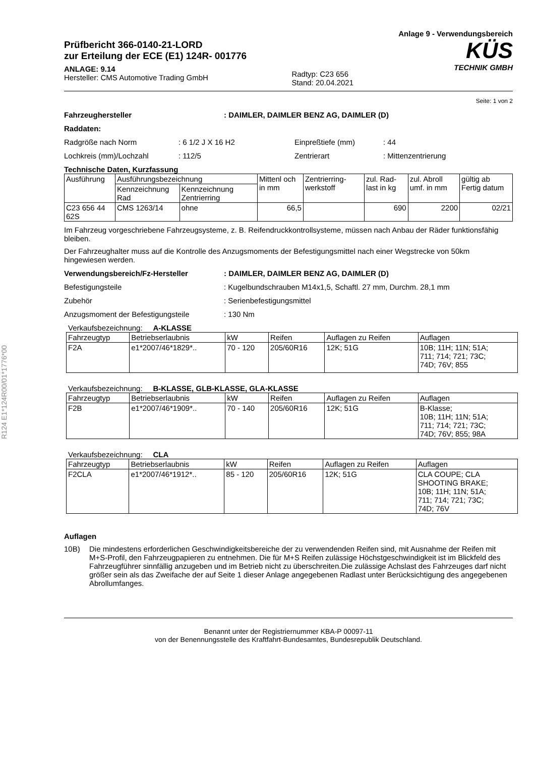R124 E1*124R00/01*1776*00
Prüfbericht 366-0140-21-LORD
zur Erteilung der ECE (E1) 124R- 001776
ANLAGE: 9.14
Hersteller: CMS Automotive Trading GmbH
Radtyp: C23 656
Stand: 20.04.2021
Anlage 9 - Verwendungsbereich
KÜS
TECHNIK GMBH
Seite: 1 von 2
Fahrzeughersteller: DAIMLER, DAIMLER BENZ AG, DAIMLER (D)
Raddaten:
Radgröße nach Norm: 6 1/2 J X 16 H2 Einpreßtiefe (mm): 44
Lochkreis (mm)/Lochzahl: 112/5 Zentrierart: Mittenzentrierung
Technische Daten, Kurzfassung
| Ausführung | Ausführungsbezeichnung | | Mittenl och in mm | Zentrierring-werkstoff | zul. Rad-last in kg | zul. Abroll umf. in mm | gültig ab Fertig datum |
| --- | --- | --- | --- | --- | --- | --- | --- |
| | Kennzeichnung Rad | Kennzeichnung Zentrierring | | | | | |
| C23 656 44 62S | CMS 1263/14 | ohne | 66,5 | | 690 | 2200 | 02/21 |
Im Fahrzeug vorgeschriebene Fahrzeugsysteme, z. B. Reifendruckkontrollsysteme, müssen nach Anbau der Räder funktionsfähig bleiben.
Der Fahrzeughalter muss auf die Kontrolle des Anzugsmoments der Befestigungsmittel nach einer Wegstrecke von 50km hingewiesen werden.
Verwendungsbereich/Fz-Hersteller: DAIMLER, DAIMLER BENZ AG, DAIMLER (D)
Befestigungsteile: Kugelbundschrauben M14x1,5, Schaftl. 27 mm, Durchm. 28,1 mm
Zubehör: Serienbefestigungsmittel
Anzugsmoment der Befestigungsteile: 130 Nm
Verkaufsbezeichnung: A-KLASSE
| Fahrzeugtyp | Betriebserlaubnis | kW | Reifen | Auflagen zu Reifen | Auflagen |
| --- | --- | --- | --- | --- | --- |
| F2A | e1*2007/46*1829*.. | 70 - 120 | 205/60R16 | 12K; 51G | 10B; 11H; 11N; 51A; 711; 714; 721; 73C; 74D; 76V; 855 |
Verkaufsbezeichnung: B-KLASSE, GLB-KLASSE, GLA-KLASSE
| Fahrzeugtyp | Betriebserlaubnis | kW | Reifen | Auflagen zu Reifen | Auflagen |
| --- | --- | --- | --- | --- | --- |
| F2B | e1*2007/46*1909*.. | 70 - 140 | 205/60R16 | 12K; 51G | B-Klasse; 10B; 11H; 11N; 51A; 711; 714; 721; 73C; 74D; 76V; 855; 98A |
Verkaufsbezeichnung: CLA
| Fahrzeugtyp | Betriebserlaubnis | kW | Reifen | Auflagen zu Reifen | Auflagen |
| --- | --- | --- | --- | --- | --- |
| F2CLA | e1*2007/46*1912*.. | 85 - 120 | 205/60R16 | 12K; 51G | CLA COUPE; CLA SHOOTING BRAKE; 10B; 11H; 11N; 51A; 711; 714; 721; 73C; 74D; 76V |
Auflagen
10B) Die mindestens erforderlichen Geschwindigkeitsbereiche der zu verwendenden Reifen sind, mit Ausnahme der Reifen mit M+S-Profil, den Fahrzeugpapieren zu entnehmen. Die für M+S Reifen zulässige Höchstgeschwindigkeit ist im Blickfeld des Fahrzeugführer sinnfällig anzugeben und im Betrieb nicht zu überschreiten.Die zulässige Achslast des Fahrzeuges darf nicht größer sein als das Zweifache der auf Seite 1 dieser Anlage angegebenen Radlast unter Berücksichtigung des angegebenen Abrollumfanges.
Benannt unter der Registriernummer KBA-P 00097-11
von der Benennungsstelle des Kraftfahrt-Bundesamtes, Bundesrepublik Deutschland.